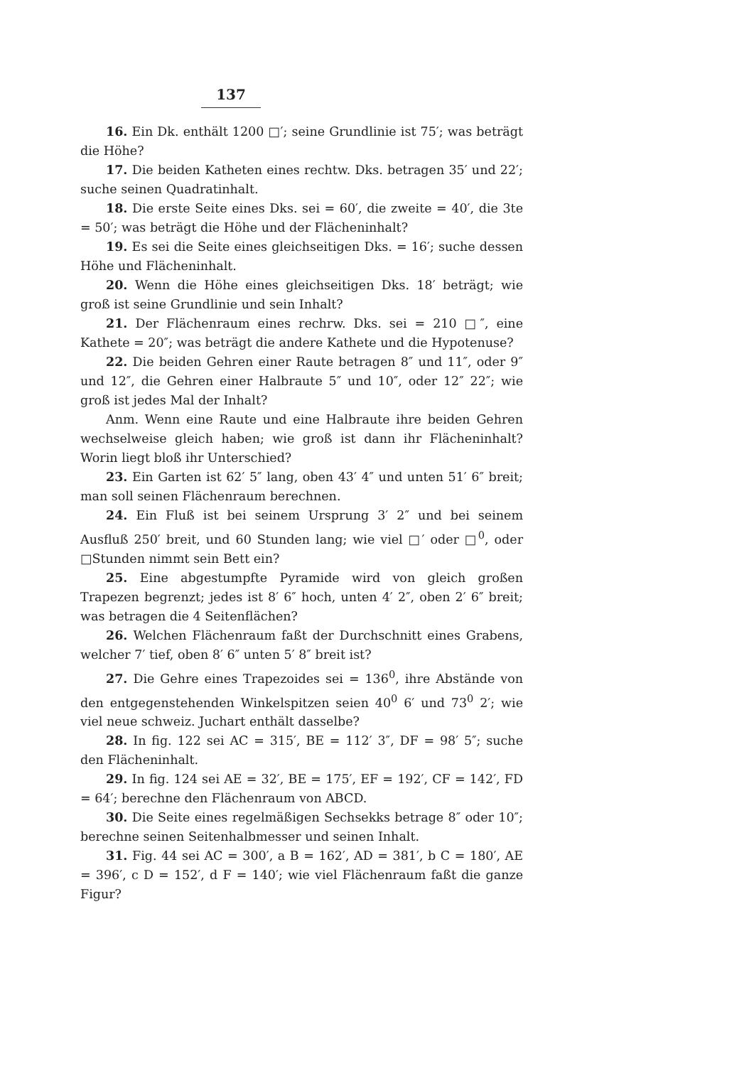137
16. Ein Dk. enthält 1200 □′; seine Grundlinie ist 75′; was beträgt die Höhe?
17. Die beiden Katheten eines rechtw. Dks. betragen 35′ und 22′; suche seinen Quadratinhalt.
18. Die erste Seite eines Dks. sei = 60′, die zweite = 40′, die 3te = 50′; was beträgt die Höhe und der Flächeninhalt?
19. Es sei die Seite eines gleichseitigen Dks. = 16′; suche dessen Höhe und Flächeninhalt.
20. Wenn die Höhe eines gleichseitigen Dks. 18′ beträgt; wie groß ist seine Grundlinie und sein Inhalt?
21. Der Flächenraum eines rechrw. Dks. sei = 210 □″, eine Kathete = 20″; was beträgt die andere Kathete und die Hypotenuse?
22. Die beiden Gehren einer Raute betragen 8″ und 11″, oder 9″ und 12″, die Gehren einer Halbraute 5″ und 10″, oder 12″ 22″; wie groß ist jedes Mal der Inhalt?
Anm. Wenn eine Raute und eine Halbraute ihre beiden Gehren wechselweise gleich haben; wie groß ist dann ihr Flächeninhalt? Worin liegt bloß ihr Unterschied?
23. Ein Garten ist 62′ 5″ lang, oben 43′ 4″ und unten 51′ 6″ breit; man soll seinen Flächenraum berechnen.
24. Ein Fluß ist bei seinem Ursprung 3′ 2″ und bei seinem Ausfluß 250′ breit, und 60 Stunden lang; wie viel □′ oder □<sup>0</sup>, oder □Stunden nimmt sein Bett ein?
25. Eine abgestumpfte Pyramide wird von gleich großen Trapezen begrenzt; jedes ist 8′ 6″ hoch, unten 4′ 2″, oben 2′ 6″ breit; was betragen die 4 Seitenflächen?
26. Welchen Flächenraum faßt der Durchschnitt eines Grabens, welcher 7′ tief, oben 8′ 6″ unten 5′ 8″ breit ist?
27. Die Gehre eines Trapezoides sei = 136<sup>0</sup>, ihre Abstände von den entgegenstehenden Winkelspitzen seien 40<sup>0</sup> 6′ und 73<sup>0</sup> 2′; wie viel neue schweiz. Juchart enthält dasselbe?
28. In fig. 122 sei AC = 315′, BE = 112′ 3″, DF = 98′ 5″; suche den Flächeninhalt.
29. In fig. 124 sei AE = 32′, BE = 175′, EF = 192′, CF = 142′, FD = 64′; berechne den Flächenraum von ABCD.
30. Die Seite eines regelmäßigen Sechsekks betrage 8″ oder 10″; berechne seinen Seitenhalbmesser und seinen Inhalt.
31. Fig. 44 sei AC = 300′, a B = 162′, AD = 381′, b C = 180′, AE = 396′, c D = 152′, d F = 140′; wie viel Flächenraum faßt die ganze Figur?